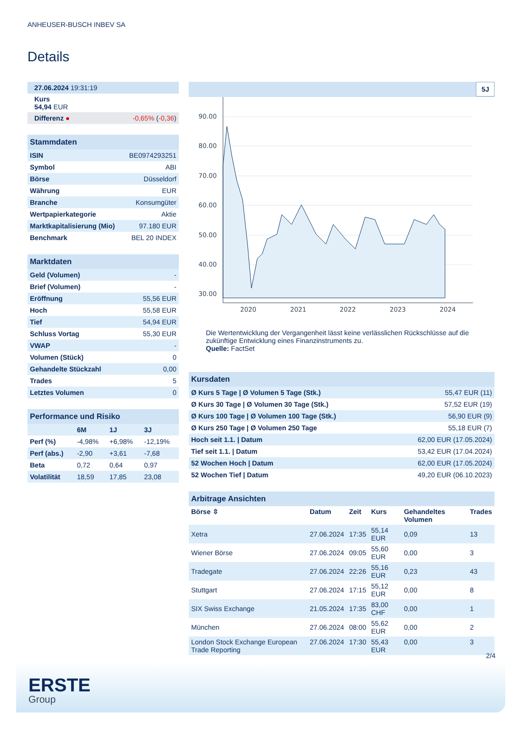ANHEUSER-BUSCH INBEV SA
Details
| 27.06.2024 19:31:19 |
| Kurs 54,94 EUR |
| Differenz ● -0,65% ( -0,36 ) |
| Stammdaten | |
| --- | --- |
| ISIN | BE0974293251 |
| Symbol | ABI |
| Börse | Düsseldorf |
| Währung | EUR |
| Branche | Konsumgüter |
| Wertpapierkategorie | Aktie |
| Marktkapitalisierung (Mio) | 97.180 EUR |
| Benchmark | BEL 20 INDEX |
| Marktdaten | |
| --- | --- |
| Geld (Volumen) | - |
| Brief (Volumen) | - |
| Eröffnung | 55,56 EUR |
| Hoch | 55,58 EUR |
| Tief | 54,94 EUR |
| Schluss Vortag | 55,30 EUR |
| VWAP | - |
| Volumen (Stück) | 0 |
| Gehandelte Stückzahl | 0,00 |
| Trades | 5 |
| Letztes Volumen | 0 |
| Performance und Risiko | | | |
| --- | --- | --- | --- |
| | 6M | 1J | 3J |
| Perf (%) | -4,98% | +6,98% | -12,19% |
| Perf (abs.) | -2,90 | +3,61 | -7,68 |
| Beta | 0,72 | 0,64 | 0,97 |
| Volatilität | 18,59 | 17,85 | 23,08 |
5J
90.00
80.00
70.00
60.00
50.00
40.00
30.00
2020
2021
2022
2023
2024
Die Wertentwicklung der Vergangenheit lässt keine verlässlichen Rückschlüsse auf die zukünftige Entwicklung eines Finanzinstruments zu.
Quelle: FactSet
| Kursdaten | |
| --- | --- |
| Ø Kurs 5 Tage / Ø Volumen 5 Tage (Stk.) | 55,47 EUR (11) |
| Ø Kurs 30 Tage / Ø Volumen 30 Tage (Stk.) | 57,52 EUR (19) |
| Ø Kurs 100 Tage / Ø Volumen 100 Tage (Stk.) | 56,90 EUR (9) |
| Ø Kurs 250 Tage / Ø Volumen 250 Tage | 55,18 EUR (7) |
| Hoch seit 1.1. / Datum | 62,00 EUR (17.05.2024) |
| Tief seit 1.1. / Datum | 53,42 EUR (17.04.2024) |
| 52 Wochen Hoch / Datum | 62,00 EUR (17.05.2024) |
| 52 Wochen Tief / Datum | 49,20 EUR (06.10.2023) |
| Arbitrage Ansichten | | | | | |
| --- | --- | --- | --- | --- | --- |
| Börse ⇳ | Datum | Zeit | Kurs | Gehandeltes Volumen | Trades |
| Xetra | 27.06.2024 | 17:35 | 55,14 EUR | 0,09 | 13 |
| Wiener Börse | 27.06.2024 | 09:05 | 55,60 EUR | 0,00 | 3 |
| Tradegate | 27.06.2024 | 22:26 | 55,16 EUR | 0,23 | 43 |
| Stuttgart | 27.06.2024 | 17:15 | 55,12 EUR | 0,00 | 8 |
| SIX Swiss Exchange | 21.05.2024 | 17:35 | 83,00 CHF | 0,00 | 1 |
| München | 27.06.2024 | 08:00 | 55,62 EUR | 0,00 | 2 |
| London Stock Exchange European Trade Reporting | 27.06.2024 | 17:30 | 55,43 EUR | 0,00 | 3 |
2/4
ERSTE
Group